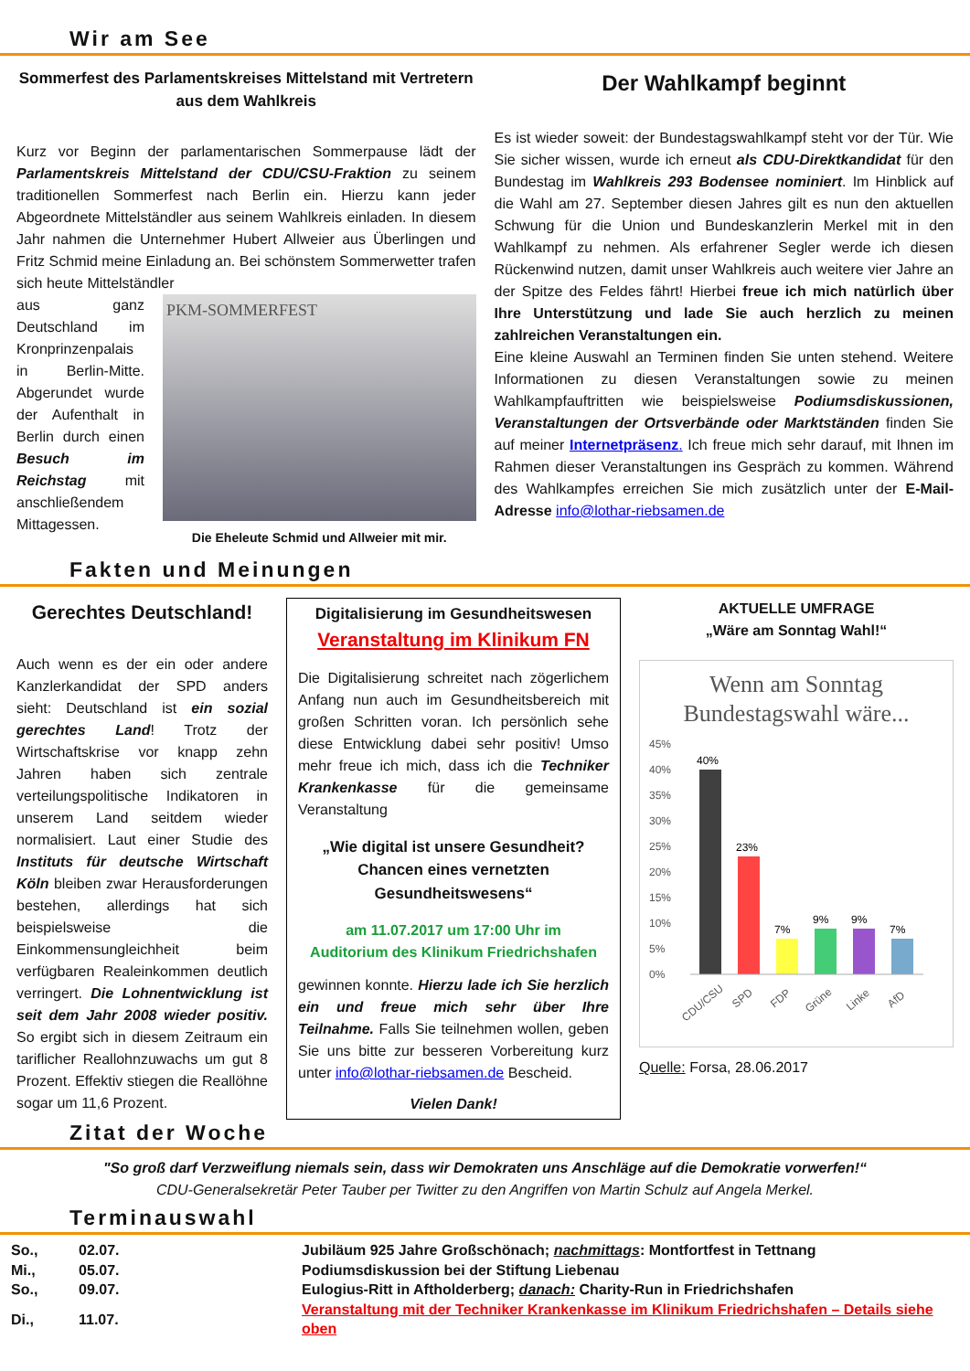Wir am See
Sommerfest des Parlamentskreises Mittelstand mit Vertretern aus dem Wahlkreis
Kurz vor Beginn der parlamentarischen Sommerpause lädt der Parlamentskreis Mittelstand der CDU/CSU-Fraktion zu seinem traditionellen Sommerfest nach Berlin ein. Hierzu kann jeder Abgeordnete Mittelständler aus seinem Wahlkreis einladen. In diesem Jahr nahmen die Unternehmer Hubert Allweier aus Überlingen und Fritz Schmid meine Einladung an. Bei schönstem Sommerwetter trafen sich heute Mittelständler
aus ganz Deutschland im Kronprinzenpalais in Berlin-Mitte. Abgerundet wurde der Aufenthalt in Berlin durch einen Besuch im Reichstag mit anschließendem Mittagessen.
PKM-SOMMERFEST
Die Eheleute Schmid und Allweier mit mir.
Der Wahlkampf beginnt
Es ist wieder soweit: der Bundestagswahlkampf steht vor der Tür. Wie Sie sicher wissen, wurde ich erneut als CDU-Direktkandidat für den Bundestag im Wahlkreis 293 Bodensee nominiert. Im Hinblick auf die Wahl am 27. September diesen Jahres gilt es nun den aktuellen Schwung für die Union und Bundeskanzlerin Merkel mit in den Wahlkampf zu nehmen. Als erfahrener Segler werde ich diesen Rückenwind nutzen, damit unser Wahlkreis auch weitere vier Jahre an der Spitze des Feldes fährt! Hierbei freue ich mich natürlich über Ihre Unterstützung und lade Sie auch herzlich zu meinen zahlreichen Veranstaltungen ein.
Eine kleine Auswahl an Terminen finden Sie unten stehend. Weitere Informationen zu diesen Veranstaltungen sowie zu meinen Wahlkampfauftritten wie beispielsweise Podiumsdiskussionen, Veranstaltungen der Ortsverbände oder Marktständen finden Sie auf meiner Internetpräsenz. Ich freue mich sehr darauf, mit Ihnen im Rahmen dieser Veranstaltungen ins Gespräch zu kommen. Während des Wahlkampfes erreichen Sie mich zusätzlich unter der E-Mail-Adresse info@lothar-riebsamen.de
Fakten und Meinungen
Gerechtes Deutschland!
Auch wenn es der ein oder andere Kanzlerkandidat der SPD anders sieht: Deutschland ist ein sozial gerechtes Land! Trotz der Wirtschaftskrise vor knapp zehn Jahren haben sich zentrale verteilungspolitische Indikatoren in unserem Land seitdem wieder normalisiert. Laut einer Studie des Instituts für deutsche Wirtschaft Köln bleiben zwar Herausforderungen bestehen, allerdings hat sich beispielsweise die Einkommensungleichheit beim verfügbaren Realeinkommen deutlich verringert. Die Lohnentwicklung ist seit dem Jahr 2008 wieder positiv. So ergibt sich in diesem Zeitraum ein tariflicher Reallohnzuwachs um gut 8 Prozent. Effektiv stiegen die Reallöhne sogar um 11,6 Prozent.
Digitalisierung im Gesundheitswesen
Veranstaltung im Klinikum FN
Die Digitalisierung schreitet nach zögerlichem Anfang nun auch im Gesundheitsbereich mit großen Schritten voran. Ich persönlich sehe diese Entwicklung dabei sehr positiv! Umso mehr freue ich mich, dass ich die Techniker Krankenkasse für die gemeinsame Veranstaltung
„Wie digital ist unsere Gesundheit? Chancen eines vernetzten Gesundheitswesens“
am 11.07.2017 um 17:00 Uhr im
Auditorium des Klinikum Friedrichshafen
gewinnen konnte. Hierzu lade ich Sie herzlich ein und freue mich sehr über Ihre Teilnahme. Falls Sie teilnehmen wollen, geben Sie uns bitte zur besseren Vorbereitung kurz unter info@lothar-riebsamen.de Bescheid.
Vielen Dank!
AKTUELLE UMFRAGE
„Wäre am Sonntag Wahl!“
Wenn am Sonntag Bundestagswahl wäre...
45%
40%
35%
30%
25%
20%
15%
10%
5%
0%
40%
23%
7%
9%
9%
7%
CDU/CSU
SPD
FDP
Grüne
Linke
AfD
Quelle: Forsa, 28.06.2017
Zitat der Woche
"So groß darf Verzweiflung niemals sein, dass wir Demokraten uns Anschläge auf die Demokratie vorwerfen!“
CDU-Generalsekretär Peter Tauber per Twitter zu den Angriffen von Martin Schulz auf Angela Merkel.
Terminauswahl
| So., | 02.07. | Jubiläum 925 Jahre Großschönach; nachmittags : Montfortfest in Tettnang |
| Mi., | 05.07. | Podiumsdiskussion bei der Stiftung Liebenau |
| So., | 09.07. | Eulogius-Ritt in Aftholderberg; danach: Charity-Run in Friedrichshafen |
| Di., | 11.07. | Veranstaltung mit der Techniker Krankenkasse im Klinikum Friedrichshafen – Details siehe oben |